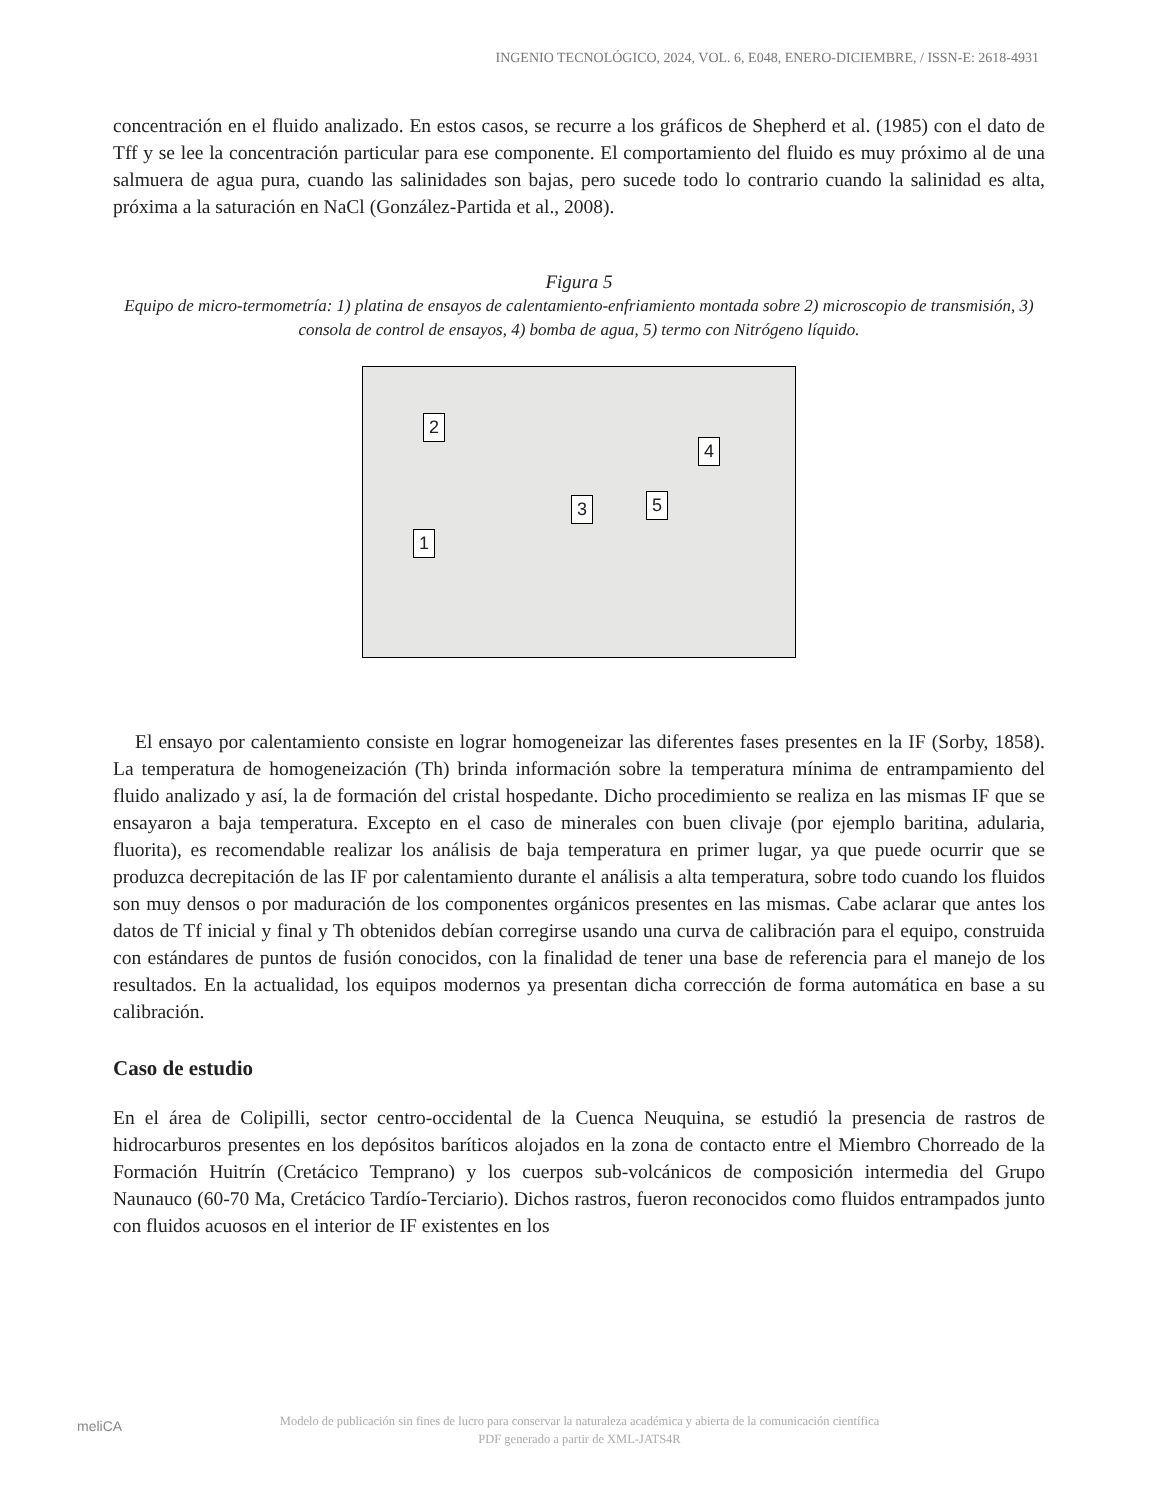INGENIO TECNOLÓGICO, 2024, VOL. 6, E048, ENERO-DICIEMBRE, / ISSN-E: 2618-4931
concentración en el fluido analizado. En estos casos, se recurre a los gráficos de Shepherd et al. (1985) con el dato de Tff y se lee la concentración particular para ese componente. El comportamiento del fluido es muy próximo al de una salmuera de agua pura, cuando las salinidades son bajas, pero sucede todo lo contrario cuando la salinidad es alta, próxima a la saturación en NaCl (González-Partida et al., 2008).
Figura 5
Equipo de micro-termometría: 1) platina de ensayos de calentamiento-enfriamiento montada sobre 2) microscopio de transmisión, 3) consola de control de ensayos, 4) bomba de agua, 5) termo con Nitrógeno líquido.
2
4
3 5
1
El ensayo por calentamiento consiste en lograr homogeneizar las diferentes fases presentes en la IF (Sorby, 1858). La temperatura de homogeneización (Th) brinda información sobre la temperatura mínima de entrampamiento del fluido analizado y así, la de formación del cristal hospedante. Dicho procedimiento se realiza en las mismas IF que se ensayaron a baja temperatura. Excepto en el caso de minerales con buen clivaje (por ejemplo baritina, adularia, fluorita), es recomendable realizar los análisis de baja temperatura en primer lugar, ya que puede ocurrir que se produzca decrepitación de las IF por calentamiento durante el análisis a alta temperatura, sobre todo cuando los fluidos son muy densos o por maduración de los componentes orgánicos presentes en las mismas. Cabe aclarar que antes los datos de Tf inicial y final y Th obtenidos debían corregirse usando una curva de calibración para el equipo, construida con estándares de puntos de fusión conocidos, con la finalidad de tener una base de referencia para el manejo de los resultados. En la actualidad, los equipos modernos ya presentan dicha corrección de forma automática en base a su calibración.
Caso de estudio
En el área de Colipilli, sector centro-occidental de la Cuenca Neuquina, se estudió la presencia de rastros de hidrocarburos presentes en los depósitos baríticos alojados en la zona de contacto entre el Miembro Chorreado de la Formación Huitrín (Cretácico Temprano) y los cuerpos sub-volcánicos de composición intermedia del Grupo Naunauco (60-70 Ma, Cretácico Tardío-Terciario). Dichos rastros, fueron reconocidos como fluidos entrampados junto con fluidos acuosos en el interior de IF existentes en los
meliCA
Modelo de publicación sin fines de lucro para conservar la naturaleza académica y abierta de la comunicación científica
PDF generado a partir de XML-JATS4R